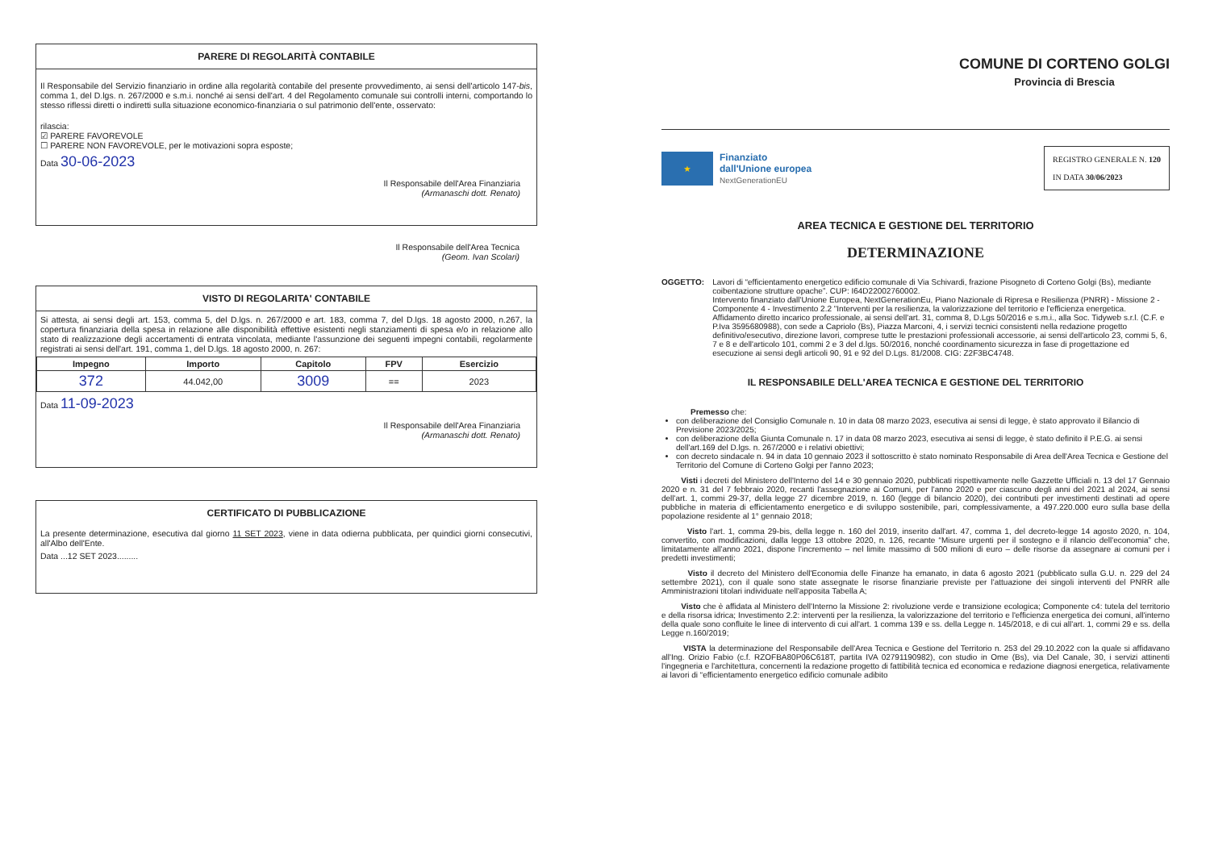PARERE DI REGOLARITÀ CONTABILE
Il Responsabile del Servizio finanziario in ordine alla regolarità contabile del presente provvedimento, ai sensi dell'articolo 147-bis, comma 1, del D.lgs. n. 267/2000 e s.m.i. nonché ai sensi dell'art. 4 del Regolamento comunale sui controlli interni, comportando lo stesso riflessi diretti o indiretti sulla situazione economico-finanziaria o sul patrimonio dell'ente, osservato:
rilascia:
☑ PARERE FAVOREVOLE
☐ PARERE NON FAVOREVOLE, per le motivazioni sopra esposte;
Data 30-06-2023
Il Responsabile dell'Area Finanziaria
(Armanaschi dott. Renato)
Il Responsabile dell'Area Tecnica
(Geom. Ivan Scolari)
VISTO DI REGOLARITA' CONTABILE
Si attesta, ai sensi degli art. 153, comma 5, del D.lgs. n. 267/2000 e art. 183, comma 7, del D.lgs. 18 agosto 2000, n.267, la copertura finanziaria della spesa in relazione alle disponibilità effettive esistenti negli stanziamenti di spesa e/o in relazione allo stato di realizzazione degli accertamenti di entrata vincolata, mediante l'assunzione dei seguenti impegni contabili, regolarmente registrati ai sensi dell'art. 191, comma 1, del D.lgs. 18 agosto 2000, n. 267:
| Impegno | Importo | Capitolo | FPV | Esercizio |
| --- | --- | --- | --- | --- |
| 372 | 44.042,00 | 3009 | == | 2023 |
Data 11-09-2023
Il Responsabile dell'Area Finanziaria
(Armanaschi dott. Renato)
CERTIFICATO DI PUBBLICAZIONE
La presente determinazione, esecutiva dal giorno 11 SET 2023, viene in data odierna pubblicata, per quindici giorni consecutivi, all'Albo dell'Ente.
Data ...12 SET 2023.........
COMUNE DI CORTENO GOLGI
Provincia di Brescia
★
Finanziato
dall'Unione europea
NextGenerationEU
REGISTRO GENERALE N. 120
IN DATA 30/06/2023
AREA TECNICA E GESTIONE DEL TERRITORIO
DETERMINAZIONE
OGGETTO: Lavori di “efficientamento energetico edificio comunale di Via Schivardi, frazione Pisogneto di Corteno Golgi (Bs), mediante coibentazione strutture opache”. CUP: I64D22002760002.
Intervento finanziato dall'Unione Europea, NextGenerationEu, Piano Nazionale di Ripresa e Resilienza (PNRR) - Missione 2 - Componente 4 - Investimento 2.2 "Interventi per la resilienza, la valorizzazione del territorio e l'efficienza energetica.
Affidamento diretto incarico professionale, ai sensi dell'art. 31, comma 8, D.Lgs 50/2016 e s.m.i., alla Soc. Tidyweb s.r.l. (C.F. e P.Iva 3595680988), con sede a Capriolo (Bs), Piazza Marconi, 4, i servizi tecnici consistenti nella redazione progetto definitivo/esecutivo, direzione lavori, comprese tutte le prestazioni professionali accessorie, ai sensi dell'articolo 23, commi 5, 6, 7 e 8 e dell'articolo 101, commi 2 e 3 del d.lgs. 50/2016, nonché coordinamento sicurezza in fase di progettazione ed esecuzione ai sensi degli articoli 90, 91 e 92 del D.Lgs. 81/2008. CIG: Z2F3BC4748.
IL RESPONSABILE DELL'AREA TECNICA E GESTIONE DEL TERRITORIO
Premesso che:
con deliberazione del Consiglio Comunale n. 10 in data 08 marzo 2023, esecutiva ai sensi di legge, è stato approvato il Bilancio di Previsione 2023/2025;
con deliberazione della Giunta Comunale n. 17 in data 08 marzo 2023, esecutiva ai sensi di legge, è stato definito il P.E.G. ai sensi dell'art.169 del D.lgs. n. 267/2000 e i relativi obiettivi;
con decreto sindacale n. 94 in data 10 gennaio 2023 il sottoscritto è stato nominato Responsabile di Area dell'Area Tecnica e Gestione del Territorio del Comune di Corteno Golgi per l'anno 2023;
Visti i decreti del Ministero dell'Interno del 14 e 30 gennaio 2020, pubblicati rispettivamente nelle Gazzette Ufficiali n. 13 del 17 Gennaio 2020 e n. 31 del 7 febbraio 2020, recanti l'assegnazione ai Comuni, per l'anno 2020 e per ciascuno degli anni del 2021 al 2024, ai sensi dell'art. 1, commi 29-37, della legge 27 dicembre 2019, n. 160 (legge di bilancio 2020), dei contributi per investimenti destinati ad opere pubbliche in materia di efficientamento energetico e di sviluppo sostenibile, pari, complessivamente, a 497.220.000 euro sulla base della popolazione residente al 1° gennaio 2018;
Visto l'art. 1, comma 29-bis, della legge n. 160 del 2019, inserito dall'art. 47, comma 1, del decreto-legge 14 agosto 2020, n. 104, convertito, con modificazioni, dalla legge 13 ottobre 2020, n. 126, recante “Misure urgenti per il sostegno e il rilancio dell'economia” che, limitatamente all'anno 2021, dispone l'incremento – nel limite massimo di 500 milioni di euro – delle risorse da assegnare ai comuni per i predetti investimenti;
Visto il decreto del Ministero dell'Economia delle Finanze ha emanato, in data 6 agosto 2021 (pubblicato sulla G.U. n. 229 del 24 settembre 2021), con il quale sono state assegnate le risorse finanziarie previste per l'attuazione dei singoli interventi del PNRR alle Amministrazioni titolari individuate nell'apposita Tabella A;
Visto che è affidata al Ministero dell'Interno la Missione 2: rivoluzione verde e transizione ecologica; Componente c4: tutela del territorio e della risorsa idrica; Investimento 2.2: interventi per la resilienza, la valorizzazione del territorio e l'efficienza energetica dei comuni, all'interno della quale sono confluite le linee di intervento di cui all'art. 1 comma 139 e ss. della Legge n. 145/2018, e di cui all'art. 1, commi 29 e ss. della Legge n.160/2019;
VISTA la determinazione del Responsabile dell'Area Tecnica e Gestione del Territorio n. 253 del 29.10.2022 con la quale si affidavano all'Ing. Orizio Fabio (c.f. RZOFBA80P06C618T, partita IVA 02791190982), con studio in Ome (Bs), via Del Canale, 30, i servizi attinenti l'ingegneria e l'architettura, concernenti la redazione progetto di fattibilità tecnica ed economica e redazione diagnosi energetica, relativamente ai lavori di “efficientamento energetico edificio comunale adibito